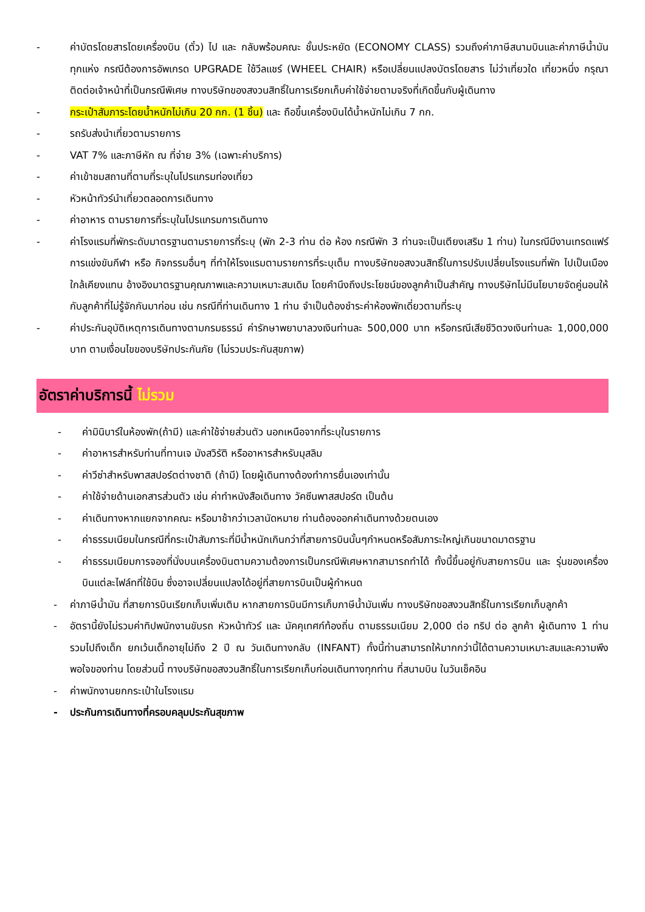- ค่าบัตรโดยสารโดยเครื่องบิน (ตั๋ว) ไป และ กลับพร้อมคณะ ชั้นประหยัด (ECONOMY CLASS) รวมถึงค่าภาษีสนามบินและค่าภาษีน้ำมันทุกแห่ง กรณีต้องการอัพเกรด UPGRADE ใช้วีลแชร์ (WHEEL CHAIR) หรือเปลี่ยนแปลงบัตรโดยสาร ไม่ว่าเที่ยวใด เที่ยวหนึ่ง กรุณาติดต่อเจ้าหน้าที่เป็นกรณีพิเศษ ทางบริษัทของสงวนสิทธิ์ในการเรียกเก็บค่าใช้จ่ายตามจริงที่เกิดขึ้นกับผู้เดินทาง
- กระเป๋าสัมภาระโดยน้ำหนักไม่เกิน 20 กก. (1 ชิ้น) และ ถือขึ้นเครื่องบินได้น้ำหนักไม่เกิน 7 กก.
- รถรับส่งนำเที่ยวตามรายการ
- VAT 7% และภาษีหัก ณ ที่จ่าย 3% (เฉพาะค่าบริการ)
- ค่าเข้าชมสถานที่ตามที่ระบุในโปรแกรมท่องเที่ยว
- หัวหน้าทัวร์นำเที่ยวตลอดการเดินทาง
- ค่าอาหาร ตามรายการที่ระบุในโปรแกรมการเดินทาง
- ค่าโรงแรมที่พักระดับมาตรฐานตามรายการที่ระบุ (พัก 2-3 ท่าน ต่อ ห้อง กรณีพัก 3 ท่านจะเป็นเตียงเสริม 1 ท่าน) ในกรณีมีงานเทรดแฟร์ การแข่งขันกีฬา หรือ กิจกรรมอื่นๆ ที่ทำให้โรงแรมตามรายการที่ระบุเต็ม ทางบริษัทขอสงวนสิทธิ์ในการปรับเปลี่ยนโรงแรมที่พัก ไปเป็นเมืองใกล้เคียงแทน อ้างอิงมาตรฐานคุณภาพและความเหมาะสมเดิม โดยคำนึงถึงประโยชน์ของลูกค้าเป็นสำคัญ ทางบริษัทไม่มีนโยบายจัดคู่นอนให้กับลูกค้าที่ไม่รู้จักกันมาก่อน เช่น กรณีที่ท่านเดินทาง 1 ท่าน จำเป็นต้องชำระค่าห้องพักเดี่ยวตามที่ระบุ
- ค่าประกันอุบัติเหตุการเดินทางตามกรมธรรม์ ค่ารักษาพยาบาลวงเงินท่านละ 500,000 บาท หรือกรณีเสียชีวิตวงเงินท่านละ 1,000,000 บาท ตามเงื่อนไขของบริษัทประกันภัย (ไม่รวมประกันสุขภาพ)
อัตราค่าบริการนี้ ไม่รวม
- ค่ามินิบาร์ในห้องพัก(ถ้ามี) และค่าใช้จ่ายส่วนตัว นอกเหนือจากที่ระบุในรายการ
- ค่าอาหารสำหรับท่านที่ทานเจ มังสวิรัติ หรืออาหารสำหรับมุสลิม
- ค่าวีซ่าสำหรับพาสสปอร์ตต่างชาติ (ถ้ามี) โดยผู้เดินทางต้องทำการยื่นเองเท่านั้น
- ค่าใช้จ่ายด้านเอกสารส่วนตัว เช่น ค่าทำหนังสือเดินทาง วัคซีนพาสสปอร์ต เป็นต้น
- ค่าเดินทางหากแยกจากคณะ หรือมาช้ากว่าเวลานัดหมาย ท่านต้องออกค่าเดินทางด้วยตนเอง
- ค่าธรรมเนียมในกรณีที่กระเป๋าสัมภาระที่มีน้ำหนักเกินกว่าที่สายการบินนั้นๆกำหนดหรือสัมภาระใหญ่เกินขนาดมาตรฐาน
- ค่าธรรมเนียมการจองที่นั่งบนเครื่องบินตามความต้องการเป็นกรณีพิเศษหากสามารถทำได้ ทั้งนี้ขึ้นอยู่กับสายการบิน และ รุ่นของเครื่องบินแต่ละไฟล์ทที่ใช้บิน ซึ่งอาจเปลี่ยนแปลงได้อยู่ที่สายการบินเป็นผู้กำหนด
- ค่าภาษีน้ำมัน ที่สายการบินเรียกเก็บเพิ่มเติม หากสายการบินมีการเก็บภาษีน้ำมันเพิ่ม ทางบริษัทขอสงวนสิทธิ์ในการเรียกเก็บลูกค้า
- อัตรานี้ยังไม่รวมค่าทิปพนักงานขับรถ หัวหน้าทัวร์ และ มัคคุเทศก์ท้องถิ่น ตามธรรมเนียม 2,000 ต่อ ทริป ต่อ ลูกค้า ผู้เดินทาง 1 ท่าน รวมไปถึงเด็ก ยกเว้นเด็กอายุไม่ถึง 2 ปี ณ วันเดินทางกลับ (INFANT) ทั้งนี้ท่านสามารถให้มากกว่านี้ได้ตามความเหมาะสมและความพึงพอใจของท่าน โดยส่วนนี้ ทางบริษัทขอสงวนสิทธิ์ในการเรียกเก็บก่อนเดินทางทุกท่าน ที่สนามบิน ในวันเช็คอิน
- ค่าพนักงานยกกระเป๋าในโรงแรม
- ประกันการเดินทางที่ครอบคลุมประกันสุขภาพ